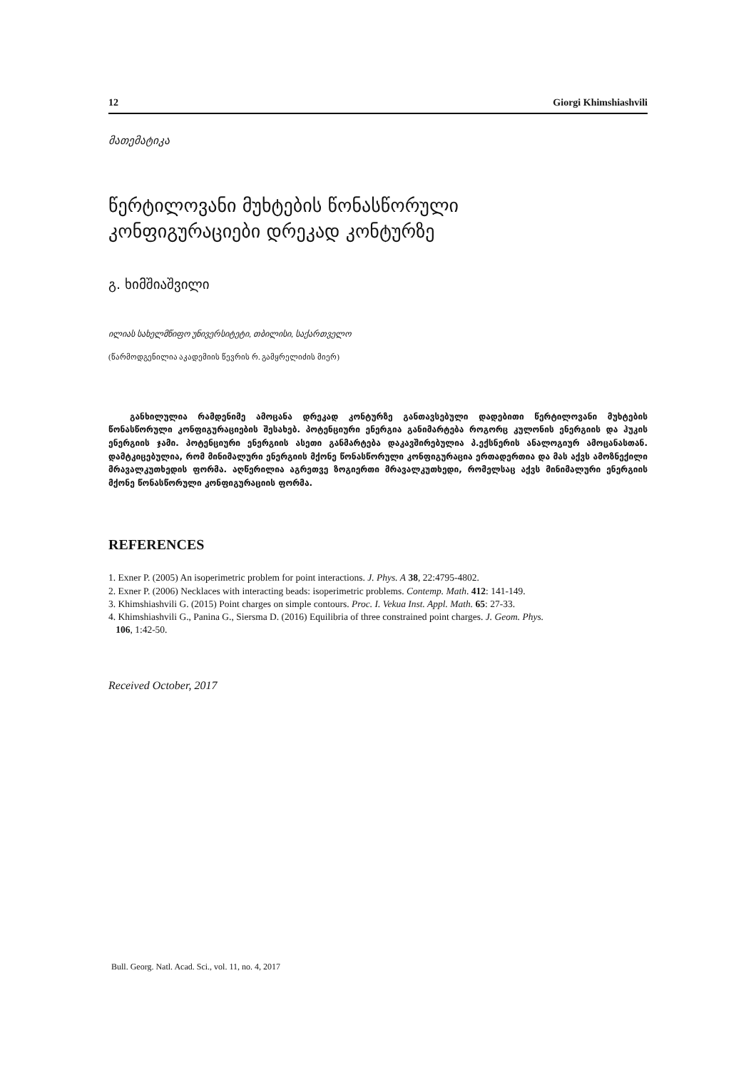12 Giorgi Khimshiashvili
მათემატიკა
წერტილოვანი მუხტების წონასწორული
კონფიგურაციები დრეკად კონტურზე
გ. ხიმშიაშვილი
ილიას სახელმწიფო უნივერსიტეტი, თბილისი, საქართველო
(წარმოდგენილია აკადემიის წევრის რ. გამყრელიძის მიერ)
განხილულია რამდენიმე ამოცანა დრეკად კონტურზე განთავსებული დადებითი წერტილოვანი მუხტების წონასწორული კონფიგურაციების შესახებ. პოტენციური ენერგია განიმარტება როგორც კულონის ენერგიის და ჰუკის ენერგიის ჯამი. პოტენციური ენერგიის ასეთი განმარტება დაკავშირებულია პ.ექსნერის ანალოგიურ ამოცანასთან. დამტკიცებულია, რომ მინიმალური ენერგიის მქონე წონასწორული კონფიგურაცია ერთადერთია და მას აქვს ამოზნექილი მრავალკუთხედის ფორმა. აღწერილია აგრეთვე ზოგიერთი მრავალკუთხედი, რომელსაც აქვს მინიმალური ენერგიის მქონე წონასწორული კონფიგურაციის ფორმა.
REFERENCES
1. Exner P. (2005) An isoperimetric problem for point interactions. J. Phys. A 38, 22:4795-4802.
2. Exner P. (2006) Necklaces with interacting beads: isoperimetric problems. Contemp. Math. 412: 141-149.
3. Khimshiashvili G. (2015) Point charges on simple contours. Proc. I. Vekua Inst. Appl. Math. 65: 27-33.
4. Khimshiashvili G., Panina G., Siersma D. (2016) Equilibria of three constrained point charges. J. Geom. Phys.
106, 1:42-50.
Received October, 2017
Bull. Georg. Natl. Acad. Sci., vol. 11, no. 4, 2017